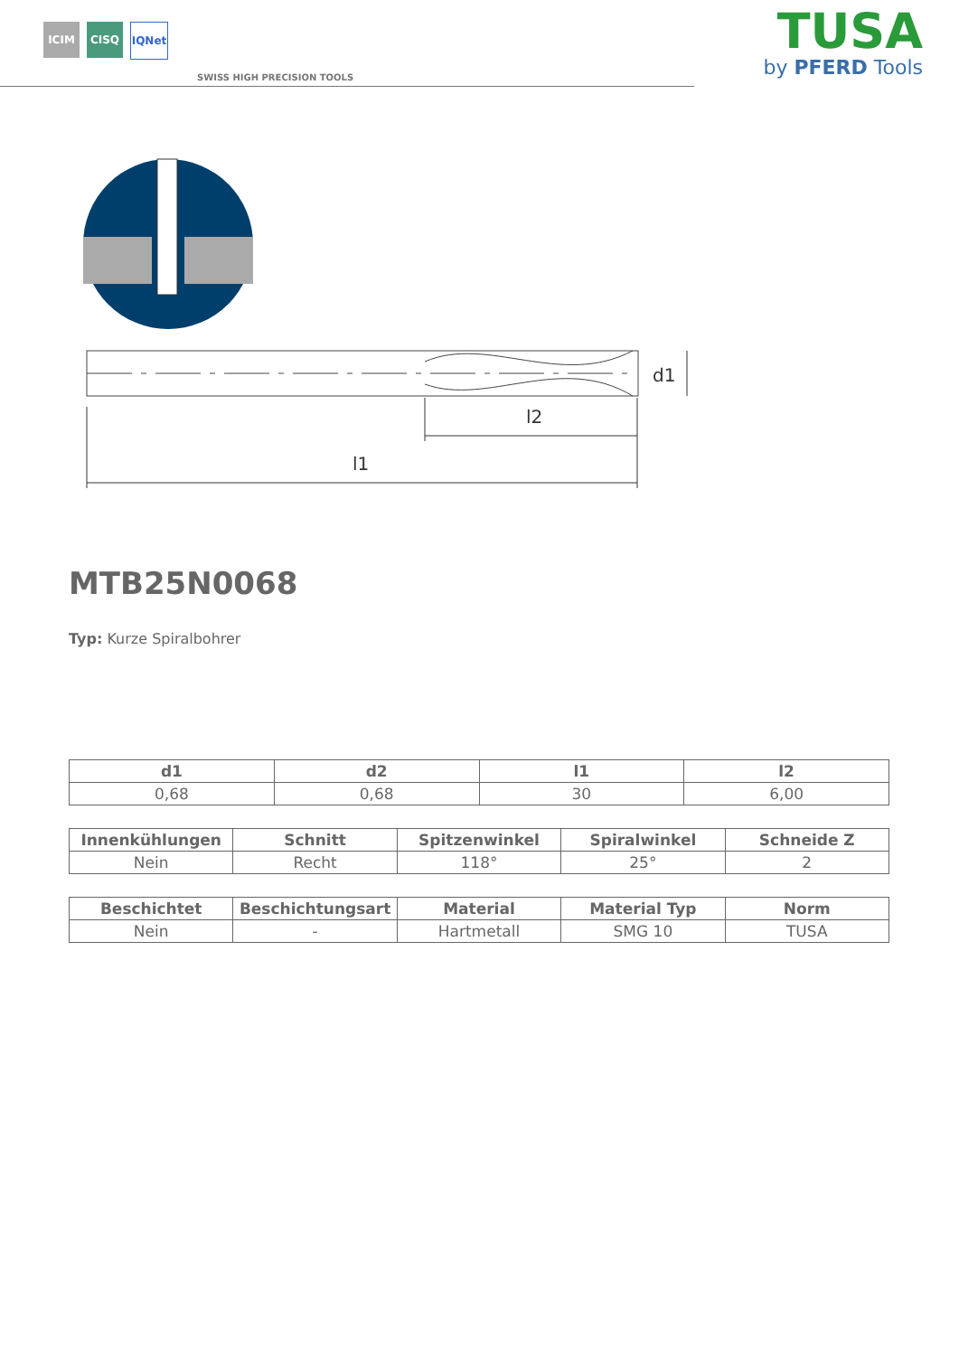ICIM CISQ IQNet
SWISS HIGH PRECISION TOOLS
TUSA
by PFERD Tools
l1
l2
d1
MTB25N0068
Typ: Kurze Spiralbohrer
| d1 | d2 | l1 | l2 |
| --- | --- | --- | --- |
| 0,68 | 0,68 | 30 | 6,00 |
| Innenkühlungen | Schnitt | Spitzenwinkel | Spiralwinkel | Schneide Z |
| --- | --- | --- | --- | --- |
| Nein | Recht | 118° | 25° | 2 |
| Beschichtet | Beschichtungsart | Material | Material Typ | Norm |
| --- | --- | --- | --- | --- |
| Nein | - | Hartmetall | SMG 10 | TUSA |